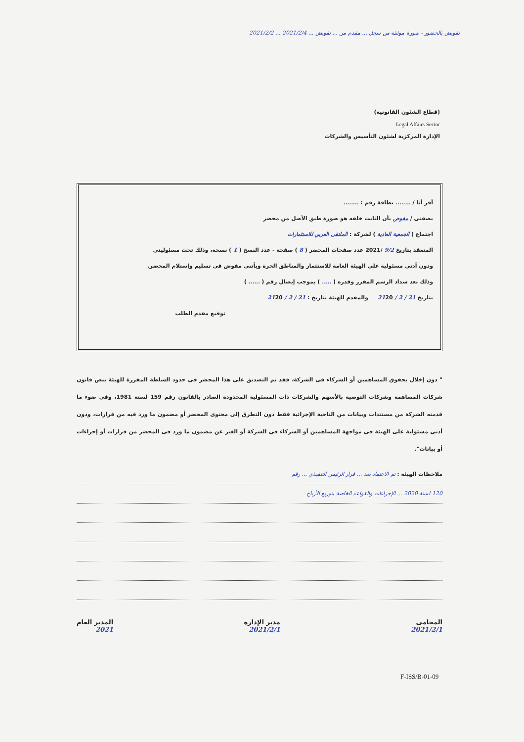تفويض بالحضور - صورة موثقة من سجل ... مقدم من ... تفويض ... 2021/2/4 ... 2021/2/2
(قطاع الشئون القانونية)
Legal Affairs Sector
الإدارة المركزية لشئون التأسيس والشركات
أقر أنا / ........ بطاقة رقم : ........
بصفتى / مفوض بأن الثابت خلفه هو صورة طبق الأصل من محضر
اجتماع ( الجمعية العادية ) لشركة : الملتقى العربي للاستثمارات
المنعقد بتاريخ 9/2 /2021 عدد صفحات المحضر ( 8 ) صفحة - عدد النسخ ( 1 ) نسخة، وذلك تحت مسئوليتى
ودون أدنى مسئولية على الهيئة العامة للاستثمار والمناطق الحرة وبأننى مفوض فى تسليم وإستلام المحضر.
وذلك بعد سداد الرسم المقرر وقدره ( ..... ) بموجب إيصال رقم ( ...... )
بتاريخ 21 / 2 / 2120 والمقدم للهيئة بتاريخ : 21 / 2 / 2120
توقيع مقدم الطلب
" دون إخلال بحقوق المساهمين أو الشركاء فى الشركة، فقد تم التصديق على هذا المحضر فى حدود السلطة المقررة للهيئة بنص قانون شركات المساهمة وشركات التوصية بالأسهم والشركات ذات المسئولية المحدودة الصادر بالقانون رقم 159 لسنة 1981، وفى ضوء ما قدمته الشركة من مستندات وبيانات من الناحية الإجرائية فقط دون التطرق إلى محتوى المحضر أو مضمون ما ورد فيه من قرارات، ودون أدنى مسئولية على الهيئة فى مواجهة المساهمين أو الشركاء فى الشركة أو الغير عن مضمون ما ورد فى المحضر من قرارات أو إجراءات أو بيانات".
ملاحظات الهيئة : تم الاعتماد بعد ... قرار الرئيس التنفيذي ... رقم
120 لسنة 2020 ... الإجراءات والقواعد الخاصة بتوزيع الأرباح
المحامى
2021/2/1
مدير الإدارة
2021/2/1
المدير العام
2021
F-ISS/B-01-09